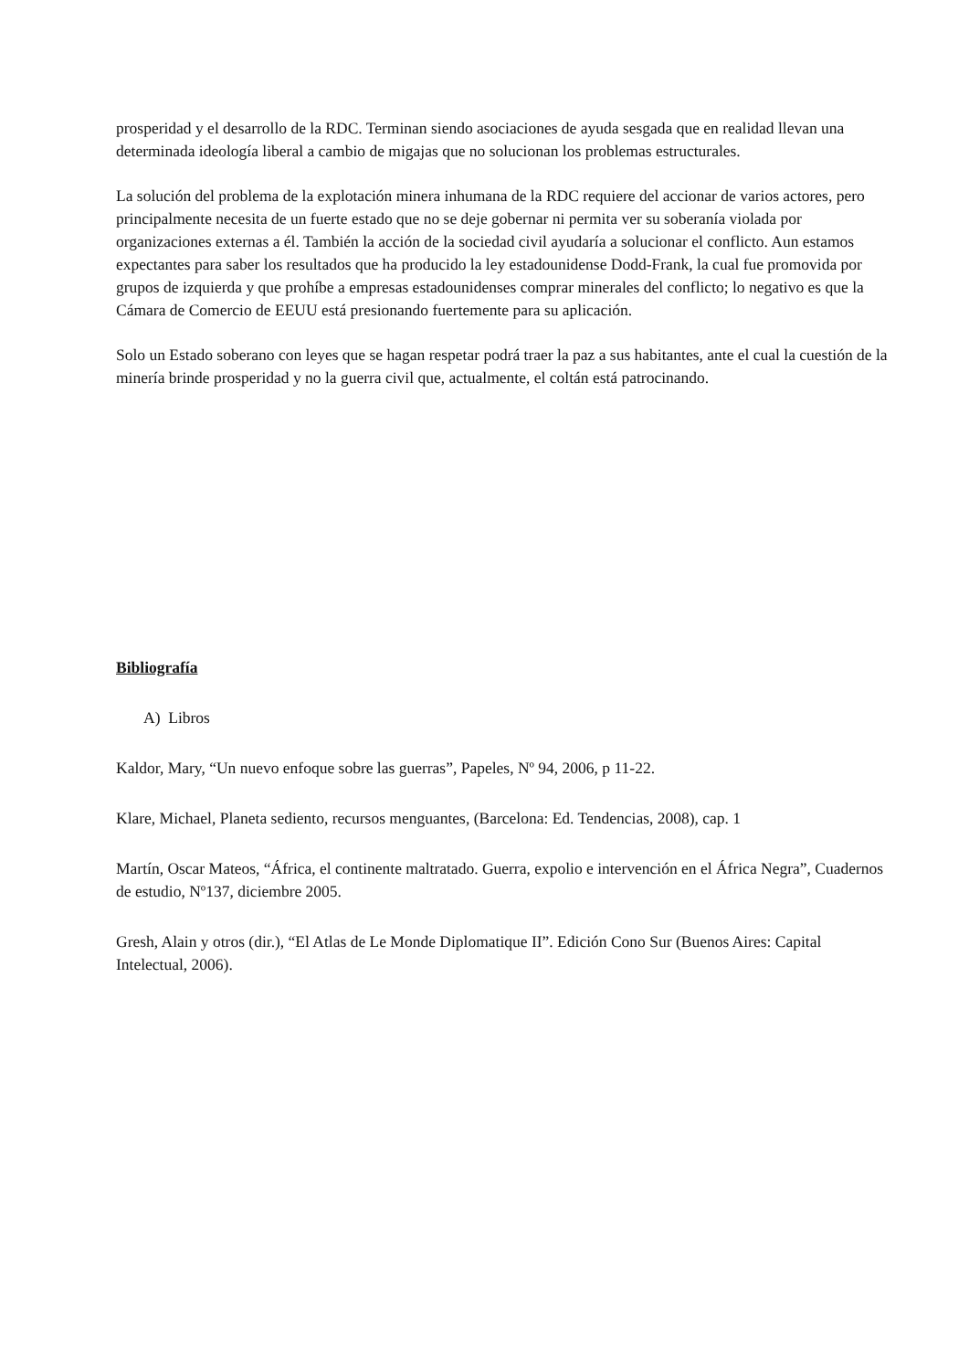prosperidad y el desarrollo de la RDC. Terminan siendo asociaciones de ayuda sesgada que en realidad llevan una determinada ideología liberal a cambio de migajas que no solucionan los problemas estructurales.
La solución del problema de la explotación minera inhumana de la RDC requiere del accionar de varios actores, pero principalmente necesita de un fuerte estado que no se deje gobernar ni permita ver su soberanía violada por organizaciones externas a él. También la acción de la sociedad civil ayudaría a solucionar el conflicto. Aun estamos expectantes para saber los resultados que ha producido la ley estadounidense Dodd-Frank, la cual fue promovida por grupos de izquierda y que prohíbe a empresas estadounidenses comprar minerales del conflicto; lo negativo es que la Cámara de Comercio de EEUU está presionando fuertemente para su aplicación.
Solo un Estado soberano con leyes que se hagan respetar podrá traer la paz a sus habitantes, ante el cual la cuestión de la minería brinde prosperidad y no la guerra civil que, actualmente, el coltán está patrocinando.
Bibliografía
A) Libros
Kaldor, Mary, “Un nuevo enfoque sobre las guerras”, Papeles, Nº 94, 2006, p 11-22.
Klare, Michael, Planeta sediento, recursos menguantes, (Barcelona: Ed. Tendencias, 2008), cap. 1
Martín, Oscar Mateos, “África, el continente maltratado. Guerra, expolio e intervención en el África Negra”, Cuadernos de estudio, Nº137, diciembre 2005.
Gresh, Alain y otros (dir.), “El Atlas de Le Monde Diplomatique II”. Edición Cono Sur (Buenos Aires: Capital Intelectual, 2006).